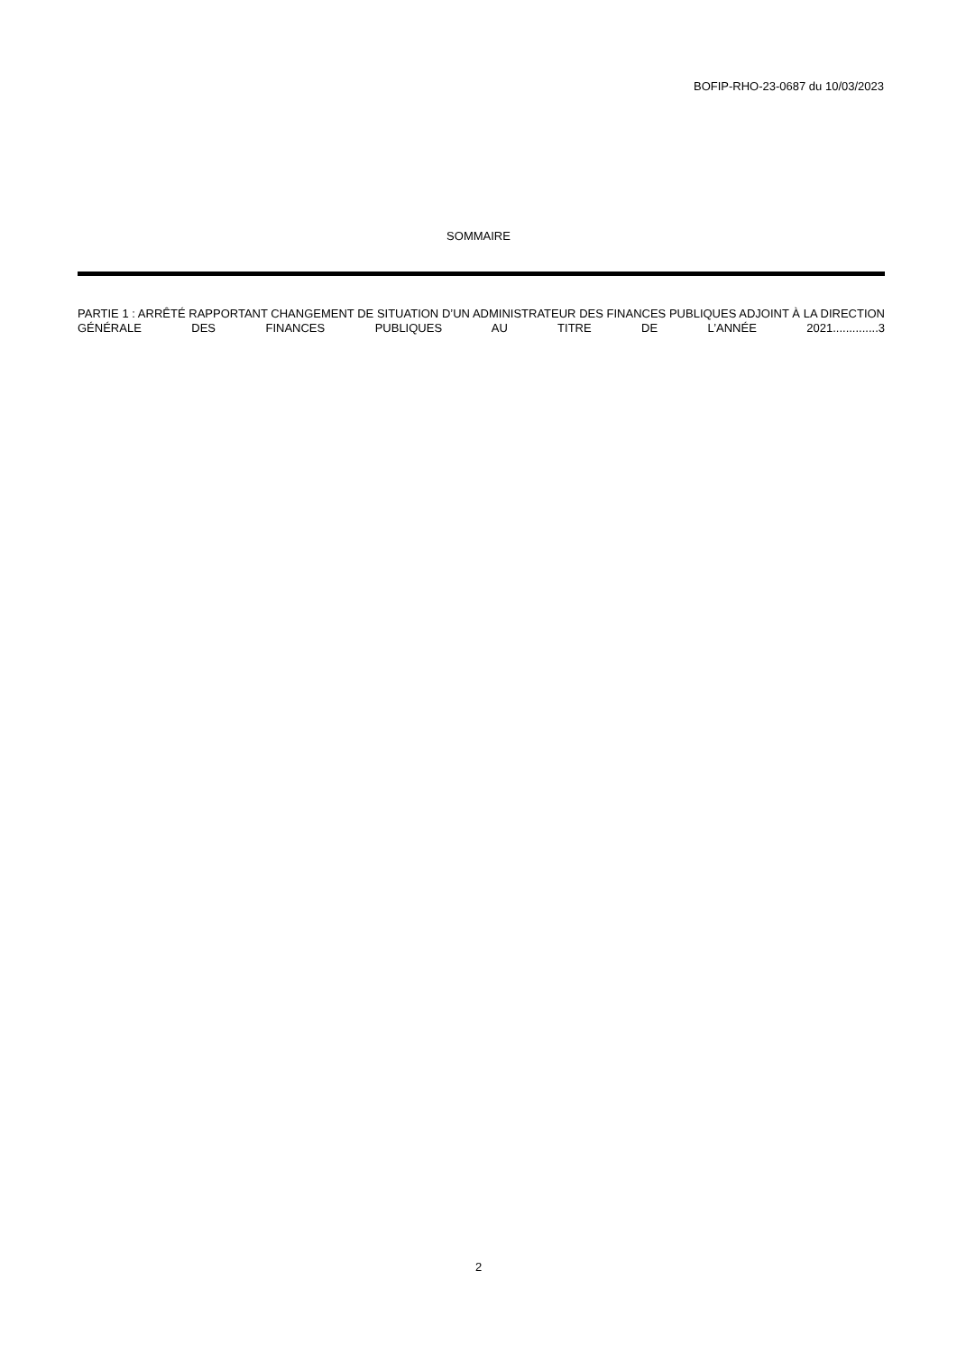BOFIP-RHO-23-0687 du 10/03/2023
SOMMAIRE
PARTIE 1 : ARRÊTÉ RAPPORTANT CHANGEMENT DE SITUATION D’UN ADMINISTRATEUR DES FINANCES PUBLIQUES ADJOINT À LA DIRECTION GÉNÉRALE DES FINANCES PUBLIQUES AU TITRE DE L’ANNÉE 2021..............3
2